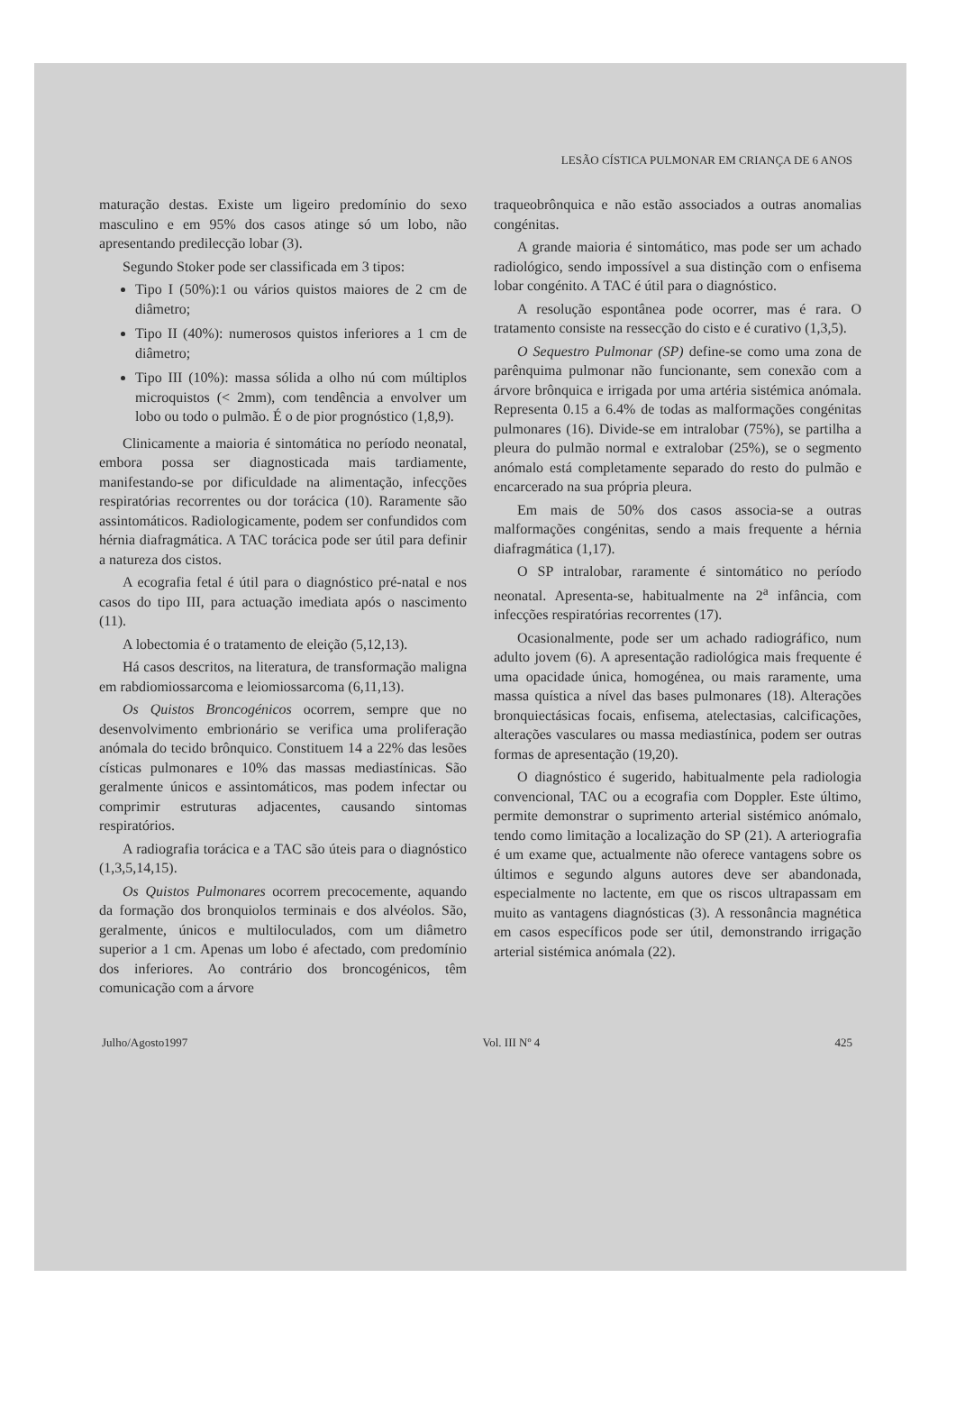LESÃO CÍSTICA PULMONAR EM CRIANÇA DE 6 ANOS
maturação destas. Existe um ligeiro predomínio do sexo masculino e em 95% dos casos atinge só um lobo, não apresentando predilecção lobar (3).
Segundo Stoker pode ser classificada em 3 tipos:
Tipo I (50%):1 ou vários quistos maiores de 2 cm de diâmetro;
Tipo II (40%): numerosos quistos inferiores a 1 cm de diâmetro;
Tipo III (10%): massa sólida a olho nú com múltiplos microquistos (< 2mm), com tendência a envolver um lobo ou todo o pulmão. É o de pior prognóstico (1,8,9).
Clinicamente a maioria é sintomática no período neonatal, embora possa ser diagnosticada mais tardiamente, manifestando-se por dificuldade na alimentação, infecções respiratórias recorrentes ou dor torácica (10). Raramente são assintomáticos. Radiologicamente, podem ser confundidos com hérnia diafragmática. A TAC torácica pode ser útil para definir a natureza dos cistos.
A ecografia fetal é útil para o diagnóstico pré-natal e nos casos do tipo III, para actuação imediata após o nascimento (11).
A lobectomia é o tratamento de eleição (5,12,13).
Há casos descritos, na literatura, de transformação maligna em rabdiomiossarcoma e leiomiossarcoma (6,11,13).
Os Quistos Broncogénicos ocorrem, sempre que no desenvolvimento embrionário se verifica uma proliferação anómala do tecido brônquico. Constituem 14 a 22% das lesões císticas pulmonares e 10% das massas mediastínicas. São geralmente únicos e assintomáticos, mas podem infectar ou comprimir estruturas adjacentes, causando sintomas respiratórios.
A radiografia torácica e a TAC são úteis para o diagnóstico (1,3,5,14,15).
Os Quistos Pulmonares ocorrem precocemente, aquando da formação dos bronquiolos terminais e dos alvéolos. São, geralmente, únicos e multiloculados, com um diâmetro superior a 1 cm. Apenas um lobo é afectado, com predomínio dos inferiores. Ao contrário dos broncogénicos, têm comunicação com a árvore
traqueobrônquica e não estão associados a outras anomalias congénitas.
A grande maioria é sintomático, mas pode ser um achado radiológico, sendo impossível a sua distinção com o enfisema lobar congénito. A TAC é útil para o diagnóstico.
A resolução espontânea pode ocorrer, mas é rara. O tratamento consiste na ressecção do cisto e é curativo (1,3,5).
O Sequestro Pulmonar (SP) define-se como uma zona de parênquima pulmonar não funcionante, sem conexão com a árvore brônquica e irrigada por uma artéria sistémica anómala. Representa 0.15 a 6.4% de todas as malformações congénitas pulmonares (16). Divide-se em intralobar (75%), se partilha a pleura do pulmão normal e extralobar (25%), se o segmento anómalo está completamente separado do resto do pulmão e encarcerado na sua própria pleura.
Em mais de 50% dos casos associa-se a outras malformações congénitas, sendo a mais frequente a hérnia diafragmática (1,17).
O SP intralobar, raramente é sintomático no período neonatal. Apresenta-se, habitualmente na 2<sup>a</sup> infância, com infecções respiratórias recorrentes (17).
Ocasionalmente, pode ser um achado radiográfico, num adulto jovem (6). A apresentação radiológica mais frequente é uma opacidade única, homogénea, ou mais raramente, uma massa quística a nível das bases pulmonares (18). Alterações bronquiectásicas focais, enfisema, atelectasias, calcificações, alterações vasculares ou massa mediastínica, podem ser outras formas de apresentação (19,20).
O diagnóstico é sugerido, habitualmente pela radiologia convencional, TAC ou a ecografia com Doppler. Este último, permite demonstrar o suprimento arterial sistémico anómalo, tendo como limitação a localização do SP (21). A arteriografia é um exame que, actualmente não oferece vantagens sobre os últimos e segundo alguns autores deve ser abandonada, especialmente no lactente, em que os riscos ultrapassam em muito as vantagens diagnósticas (3). A ressonância magnética em casos específicos pode ser útil, demonstrando irrigação arterial sistémica anómala (22).
Julho/Agosto1997 Vol. III Nº 4 425